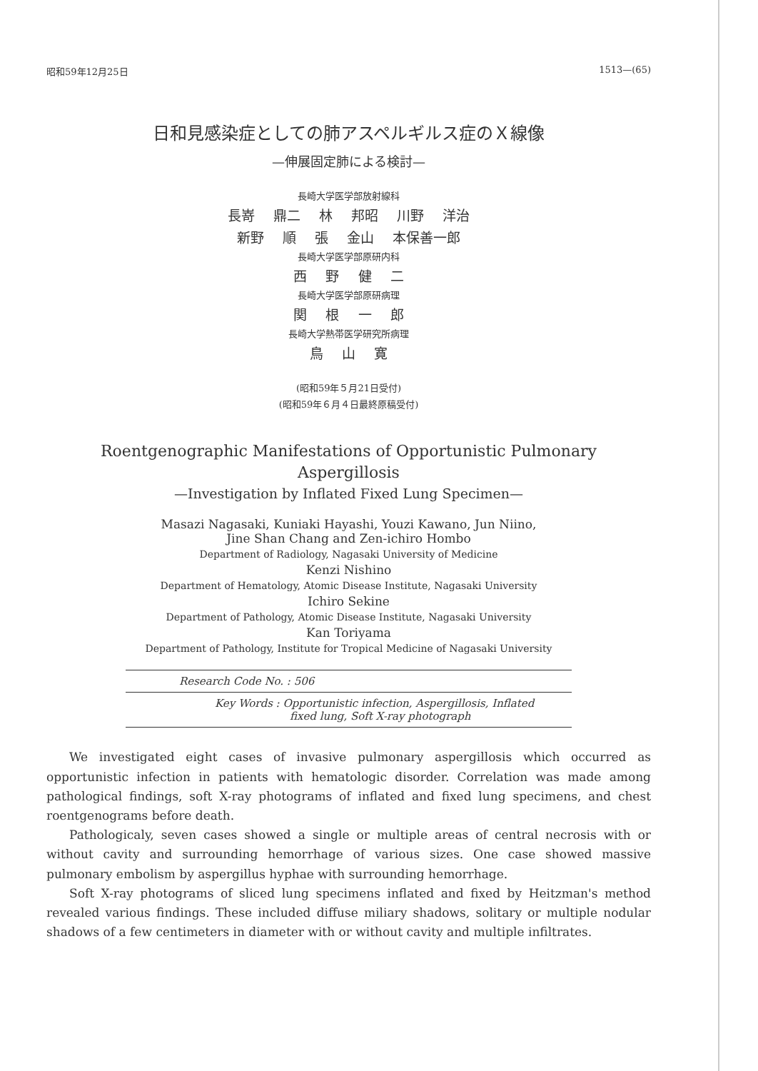昭和59年12月25日 1513—(65)
日和見感染症としての肺アスペルギルス症のＸ線像
—伸展固定肺による検討—
長崎大学医学部放射線科
長嵜 鼎二 林 邦昭 川野 洋治
新野 順 張 金山 本保善一郎
長崎大学医学部原研内科
西 野 健 二
長崎大学医学部原研病理
関 根 一 郎
長崎大学熱帯医学研究所病理
鳥 山 寛
(昭和59年５月21日受付)
(昭和59年６月４日最終原稿受付)
Roentgenographic Manifestations of Opportunistic Pulmonary
Aspergillosis
—Investigation by Inflated Fixed Lung Specimen—
Masazi Nagasaki, Kuniaki Hayashi, Youzi Kawano, Jun Niino,
Jine Shan Chang and Zen-ichiro Hombo
Department of Radiology, Nagasaki University of Medicine
Kenzi Nishino
Department of Hematology, Atomic Disease Institute, Nagasaki University
Ichiro Sekine
Department of Pathology, Atomic Disease Institute, Nagasaki University
Kan Toriyama
Department of Pathology, Institute for Tropical Medicine of Nagasaki University
Research Code No. : 506
Key Words : Opportunistic infection, Aspergillosis, Inflated
fixed lung, Soft X-ray photograph
We investigated eight cases of invasive pulmonary aspergillosis which occurred as opportunistic infection in patients with hematologic disorder. Correlation was made among pathological findings, soft X-ray photograms of inflated and fixed lung specimens, and chest roentgenograms before death.
Pathologicaly, seven cases showed a single or multiple areas of central necrosis with or without cavity and surrounding hemorrhage of various sizes. One case showed massive pulmonary embolism by aspergillus hyphae with surrounding hemorrhage.
Soft X-ray photograms of sliced lung specimens inflated and fixed by Heitzman's method revealed various findings. These included diffuse miliary shadows, solitary or multiple nodular shadows of a few centimeters in diameter with or without cavity and multiple infiltrates.